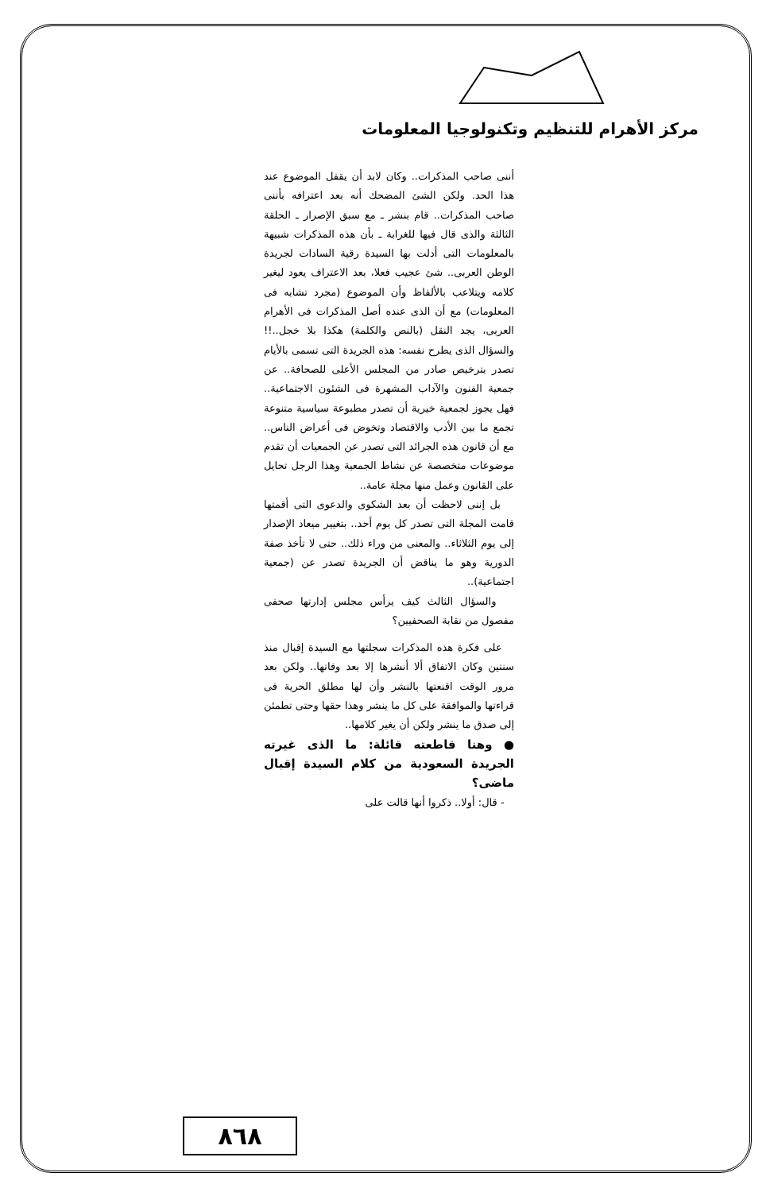مركز الأهرام للتنظيم وتكنولوجيا المعلومات
أننى صاحب المذكرات.. وكان لابد أن يقفل الموضوع عند هذا الحد. ولكن الشئ المضحك أنه بعد اعترافه بأننى صاحب المذكرات.. قام بنشر ـ مع سبق الإصرار ـ الحلقة الثالثة والذى قال فيها للغرابة ـ بأن هذه المذكرات شبيهة بالمعلومات التى أدلت بها السيدة رقية السادات لجريدة الوطن العربى.. شئ عجيب فعلا، بعد الاعتراف يعود ليغير كلامه ويتلاعب بالألفاظ وأن الموضوع (مجرد تشابه فى المعلومات) مع أن الذى عنده أصل المذكرات فى الأهرام العربى، يجد النقل (بالنص والكلمة) هكذا بلا خجل..!! والسؤال الذى يطرح نفسه: هذه الجريدة التى تسمى بالأيام تصدر بترخيص صادر من المجلس الأعلى للصحافة.. عن جمعية الفنون والآداب المشهرة فى الشئون الاجتماعية.. فهل يجوز لجمعية خيرية أن تصدر مطبوعة سياسية متنوعة تجمع ما بين الأدب والاقتصاد وتخوض فى أعراض الناس.. مع أن قانون هذه الجرائد التى تصدر عن الجمعيات أن تقدم موضوعات متخصصة عن نشاط الجمعية وهذا الرجل تحايل على القانون وعمل منها مجلة عامة..
بل إننى لاحظت أن بعد الشكوى والدعوى التى أقمتها قامت المجلة التى تصدر كل يوم أحد.. بتغيير ميعاد الإصدار إلى يوم الثلاثاء.. والمعنى من وراء ذلك.. حتى لا تأخذ صفة الدورية وهو ما يناقض أن الجريدة تصدر عن (جمعية اجتماعية)..
والسؤال الثالث كيف يرأس مجلس إدارتها صحفى مفصول من نقابة الصحفيين؟
على فكرة هذه المذكرات سجلتها مع السيدة إقبال منذ سنتين وكان الاتفاق ألا أنشرها إلا بعد وفاتها.. ولكن بعد مرور الوقت اقنعتها بالنشر وأن لها مطلق الحرية فى قراءتها والموافقة على كل ما ينشر وهذا حقها وحتى تطمئن إلى صدق ما ينشر ولكن أن يغير كلامها..
● وهنا قاطعته قائلة: ما الذى غيرته الجريدة السعودية من كلام السيدة إقبال ماضى؟
- قال: أولا.. ذكروا أنها قالت على
٨٦٨